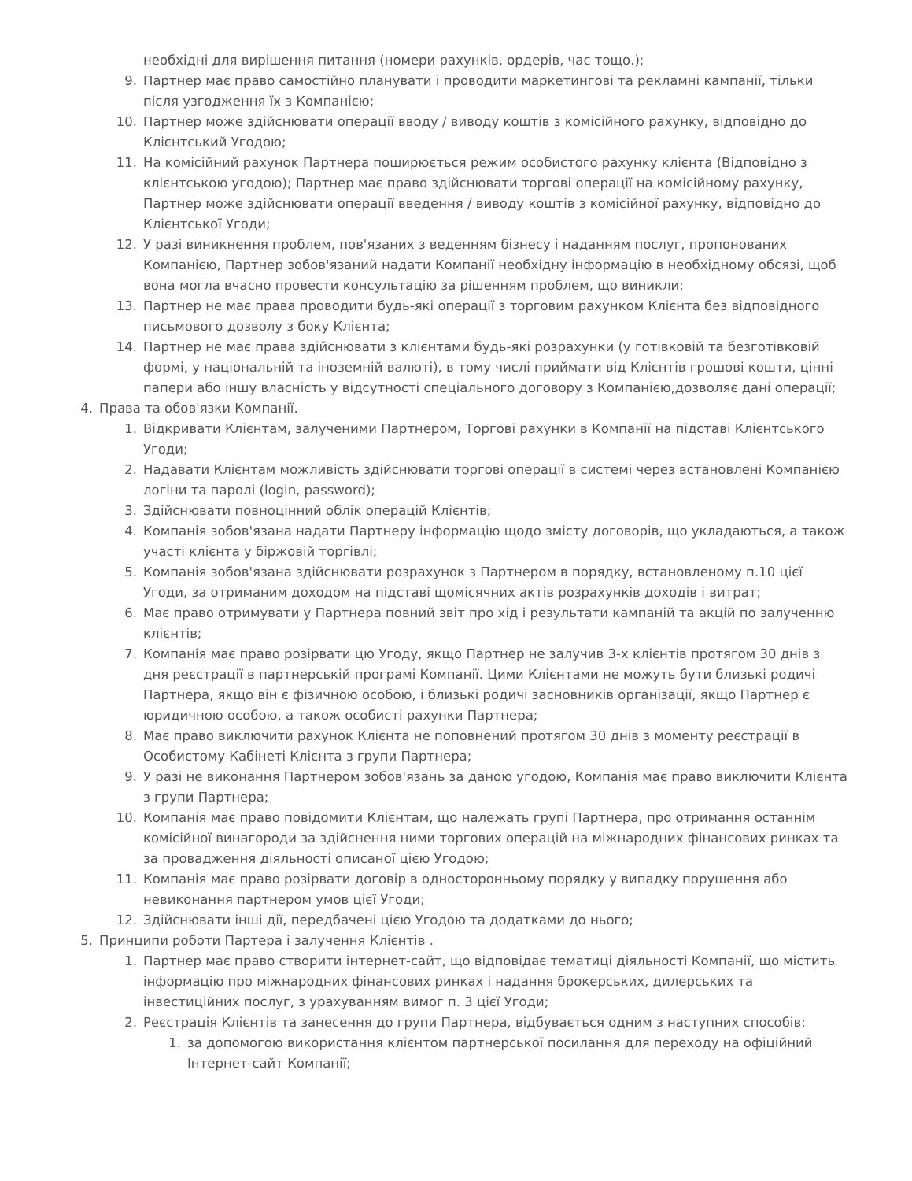необхідні для вирішення питання (номери рахунків, ордерів, час тощо.);
9. Партнер має право самостійно планувати і проводити маркетингові та рекламні кампанії, тільки після узгодження їх з Компанією;
10. Партнер може здійснювати операції вводу / виводу коштів з комісійного рахунку, відповідно до Клієнтський Угодою;
11. На комісійний рахунок Партнера поширюється режим особистого рахунку клієнта (Відповідно з клієнтською угодою); Партнер має право здійснювати торгові операції на комісійному рахунку, Партнер може здійснювати операції введення / виводу коштів з комісійної рахунку, відповідно до Клієнтської Угоди;
12. У разі виникнення проблем, пов'язаних з веденням бізнесу і наданням послуг, пропонованих Компанією, Партнер зобов'язаний надати Компанії необхідну інформацію в необхідному обсязі, щоб вона могла вчасно провести консультацію за рішенням проблем, що виникли;
13. Партнер не має права проводити будь-які операції з торговим рахунком Клієнта без відповідного письмового дозволу з боку Клієнта;
14. Партнер не має права здійснювати з клієнтами будь-які розрахунки (у готівковій та безготівковій формі, у національній та іноземній валюті), в тому числі приймати від Клієнтів грошові кошти, цінні папери або іншу власність у відсутності спеціального договору з Компанією,дозволяє дані операції;
4. Права та обов'язки Компанії.
1. Відкривати Клієнтам, залученими Партнером, Торгові рахунки в Компанії на підставі Клієнтського Угоди;
2. Надавати Клієнтам можливість здійснювати торгові операції в системі через встановлені Компанією логіни та паролі (login, password);
3. Здійснювати повноцінний облік операцій Клієнтів;
4. Компанія зобов'язана надати Партнеру інформацію щодо змісту договорів, що укладаються, а також участі клієнта у біржовій торгівлі;
5. Компанія зобов'язана здійснювати розрахунок з Партнером в порядку, встановленому п.10 цієї Угоди, за отриманим доходом на підставі щомісячних актів розрахунків доходів і витрат;
6. Має право отримувати у Партнера повний звіт про хід і результати кампаній та акцій по залученню клієнтів;
7. Компанія має право розірвати цю Угоду, якщо Партнер не залучив 3-х клієнтів протягом 30 днів з дня реєстрації в партнерській програмі Компанії. Цими Клієнтами не можуть бути близькі родичі Партнера, якщо він є фізичною особою, і близькі родичі засновників організації, якщо Партнер є юридичною особою, а також особисті рахунки Партнера;
8. Має право виключити рахунок Клієнта не поповнений протягом 30 днів з моменту реєстрації в Особистому Кабінеті Клієнта з групи Партнера;
9. У разі не виконання Партнером зобов'язань за даною угодою, Компанія має право виключити Клієнта з групи Партнера;
10. Компанія має право повідомити Клієнтам, що належать групі Партнера, про отримання останнім комісійної винагороди за здійснення ними торгових операцій на міжнародних фінансових ринках та за провадження діяльності описаної цією Угодою;
11. Компанія має право розірвати договір в односторонньому порядку у випадку порушення або невиконання партнером умов цієї Угоди;
12. Здійснювати інші дії, передбачені цією Угодою та додатками до нього;
5. Принципи роботи Партера і залучення Клієнтів .
1. Партнер має право створити інтернет-сайт, що відповідає тематиці діяльності Компанії, що містить інформацію про міжнародних фінансових ринках і надання брокерських, дилерських та інвестиційних послуг, з урахуванням вимог п. 3 цієї Угоди;
2. Реєстрація Клієнтів та занесення до групи Партнера, відбувається одним з наступних способів:
1. за допомогою використання клієнтом партнерської посилання для переходу на офіційний Інтернет-сайт Компанії;